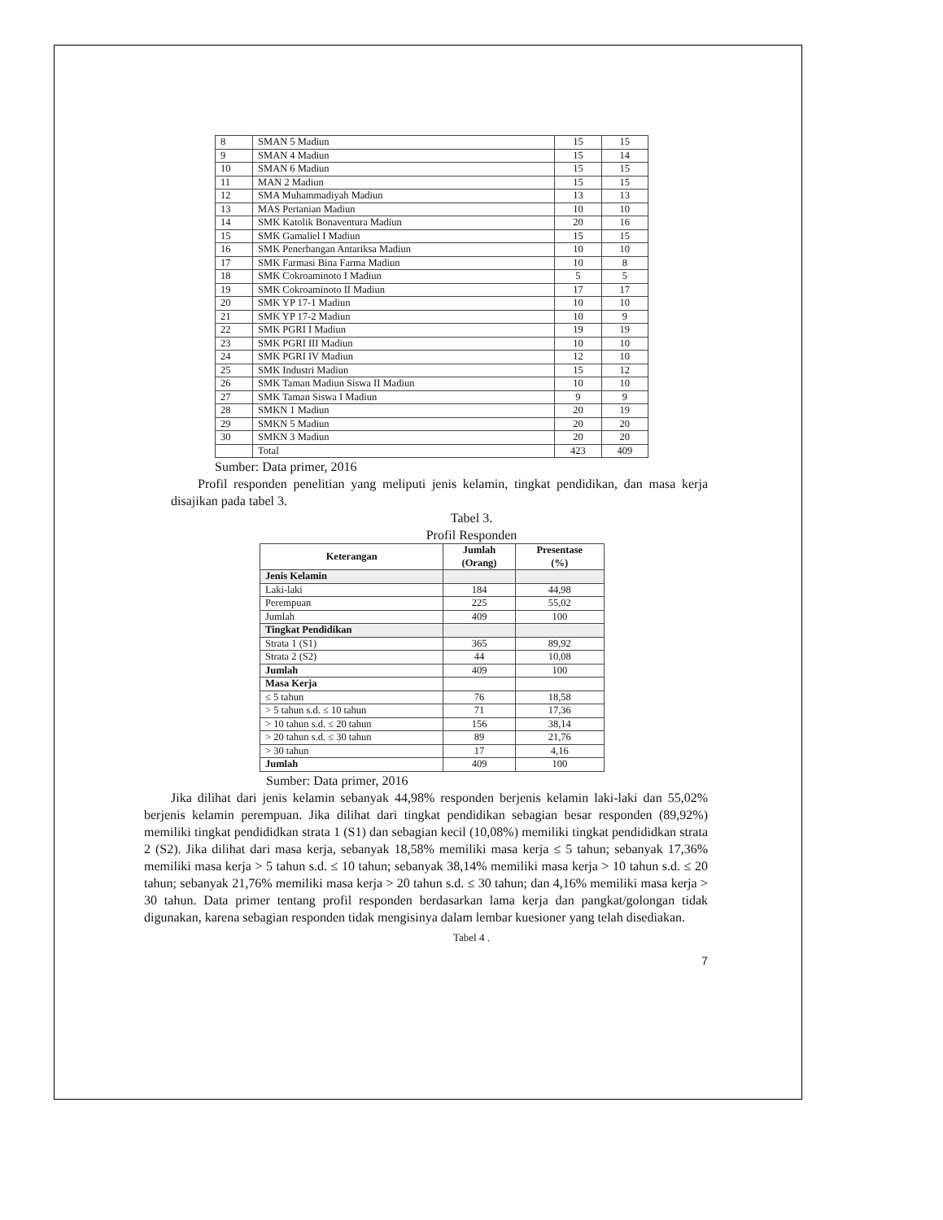| 8 | SMAN 5 Madiun | 15 | 15 |
| 9 | SMAN 4 Madiun | 15 | 14 |
| 10 | SMAN 6 Madiun | 15 | 15 |
| 11 | MAN 2 Madiun | 15 | 15 |
| 12 | SMA Muhammadiyah Madiun | 13 | 13 |
| 13 | MAS Pertanian Madiun | 10 | 10 |
| 14 | SMK Katolik Bonaventura Madiun | 20 | 16 |
| 15 | SMK Gamaliel I Madiun | 15 | 15 |
| 16 | SMK Penerbangan Antariksa Madiun | 10 | 10 |
| 17 | SMK Farmasi Bina Farma Madiun | 10 | 8 |
| 18 | SMK Cokroaminoto I Madiun | 5 | 5 |
| 19 | SMK Cokroaminoto II Madiun | 17 | 17 |
| 20 | SMK YP 17-1 Madiun | 10 | 10 |
| 21 | SMK YP 17-2 Madiun | 10 | 9 |
| 22 | SMK PGRI I Madiun | 19 | 19 |
| 23 | SMK PGRI III Madiun | 10 | 10 |
| 24 | SMK PGRI IV Madiun | 12 | 10 |
| 25 | SMK Industri Madiun | 15 | 12 |
| 26 | SMK Taman Madiun Siswa II Madiun | 10 | 10 |
| 27 | SMK Taman Siswa I Madiun | 9 | 9 |
| 28 | SMKN 1 Madiun | 20 | 19 |
| 29 | SMKN 5 Madiun | 20 | 20 |
| 30 | SMKN 3 Madiun | 20 | 20 |
| | Total | 423 | 409 |
Sumber: Data primer, 2016
Profil responden penelitian yang meliputi jenis kelamin, tingkat pendidikan, dan masa kerja disajikan pada tabel 3.
Tabel 3.
Profil Responden
| Keterangan | Jumlah (Orang) | Presentase (%) |
| --- | --- | --- |
| Jenis Kelamin | | |
| Laki-laki | 184 | 44,98 |
| Perempuan | 225 | 55,02 |
| Jumlah | 409 | 100 |
| Tingkat Pendidikan | | |
| Strata 1 (S1) | 365 | 89,92 |
| Strata 2 (S2) | 44 | 10,08 |
| Jumlah | 409 | 100 |
| Masa Kerja | | |
| ≤ 5 tahun | 76 | 18,58 |
| > 5 tahun s.d. ≤ 10 tahun | 71 | 17,36 |
| > 10 tahun s.d. ≤ 20 tahun | 156 | 38,14 |
| > 20 tahun s.d. ≤ 30 tahun | 89 | 21,76 |
| > 30 tahun | 17 | 4,16 |
| Jumlah | 409 | 100 |
Sumber: Data primer, 2016
Jika dilihat dari jenis kelamin sebanyak 44,98% responden berjenis kelamin laki-laki dan 55,02% berjenis kelamin perempuan. Jika dilihat dari tingkat pendidikan sebagian besar responden (89,92%) memiliki tingkat pendididkan strata 1 (S1) dan sebagian kecil (10,08%) memiliki tingkat pendididkan strata 2 (S2). Jika dilihat dari masa kerja, sebanyak 18,58% memiliki masa kerja ≤ 5 tahun; sebanyak 17,36% memiliki masa kerja > 5 tahun s.d. ≤ 10 tahun; sebanyak 38,14% memiliki masa kerja > 10 tahun s.d. ≤ 20 tahun; sebanyak 21,76% memiliki masa kerja > 20 tahun s.d. ≤ 30 tahun; dan 4,16% memiliki masa kerja > 30 tahun. Data primer tentang profil responden berdasarkan lama kerja dan pangkat/golongan tidak digunakan, karena sebagian responden tidak mengisinya dalam lembar kuesioner yang telah disediakan.
Tabel 4 .
7